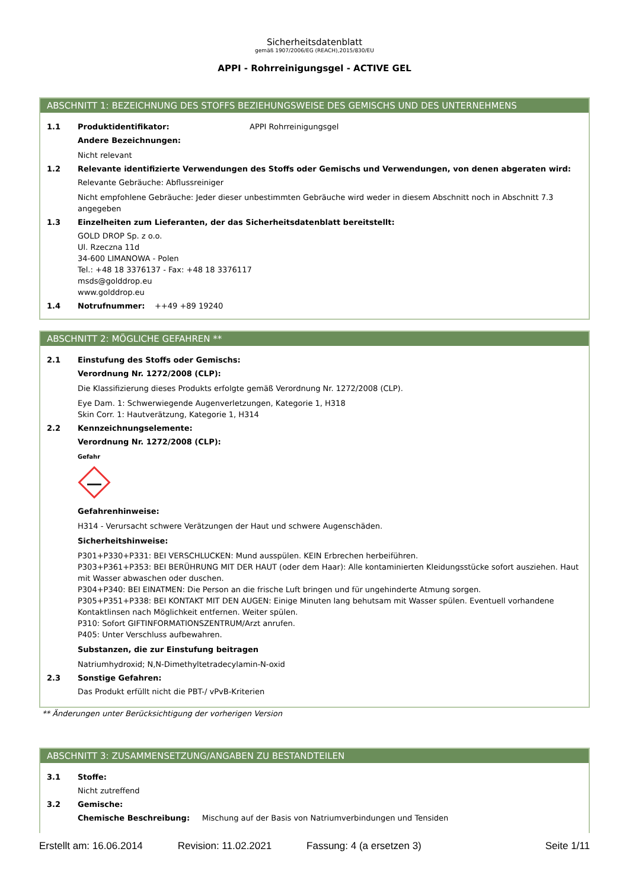Sicherheitsdatenblatt
gemäß 1907/2006/EG (REACH),2015/830/EU
APPI - Rohrreinigungsgel - ACTIVE GEL
ABSCHNITT 1: BEZEICHNUNG DES STOFFS BEZIEHUNGSWEISE DES GEMISCHS UND DES UNTERNEHMENS
1.1 Produktidentifikator: APPI Rohrreinigungsgel
Andere Bezeichnungen:
Nicht relevant
1.2 Relevante identifizierte Verwendungen des Stoffs oder Gemischs und Verwendungen, von denen abgeraten wird:
Relevante Gebräuche: Abflussreiniger
Nicht empfohlene Gebräuche: Jeder dieser unbestimmten Gebräuche wird weder in diesem Abschnitt noch in Abschnitt 7.3 angegeben
1.3 Einzelheiten zum Lieferanten, der das Sicherheitsdatenblatt bereitstellt:
GOLD DROP Sp. z o.o.
Ul. Rzeczna 11d
34-600 LIMANOWA - Polen
Tel.: +48 18 3376137 - Fax: +48 18 3376117
msds@golddrop.eu
www.golddrop.eu
1.4 Notrufnummer: ++49 +89 19240
ABSCHNITT 2: MÖGLICHE GEFAHREN **
2.1 Einstufung des Stoffs oder Gemischs:
Verordnung Nr. 1272/2008 (CLP):
Die Klassifizierung dieses Produkts erfolgte gemäß Verordnung Nr. 1272/2008 (CLP).
Eye Dam. 1: Schwerwiegende Augenverletzungen, Kategorie 1, H318
Skin Corr. 1: Hautverätzung, Kategorie 1, H314
2.2 Kennzeichnungselemente:
Verordnung Nr. 1272/2008 (CLP):
Gefahr
Gefahrenhinweise:
H314 - Verursacht schwere Verätzungen der Haut und schwere Augenschäden.
Sicherheitshinweise:
P301+P330+P331: BEI VERSCHLUCKEN: Mund ausspülen. KEIN Erbrechen herbeiführen.
P303+P361+P353: BEI BERÜHRUNG MIT DER HAUT (oder dem Haar): Alle kontaminierten Kleidungsstücke sofort ausziehen. Haut mit Wasser abwaschen oder duschen.
P304+P340: BEI EINATMEN: Die Person an die frische Luft bringen und für ungehinderte Atmung sorgen.
P305+P351+P338: BEI KONTAKT MIT DEN AUGEN: Einige Minuten lang behutsam mit Wasser spülen. Eventuell vorhandene Kontaktlinsen nach Möglichkeit entfernen. Weiter spülen.
P310: Sofort GIFTINFORMATIONSZENTRUM/Arzt anrufen.
P405: Unter Verschluss aufbewahren.
Substanzen, die zur Einstufung beitragen
Natriumhydroxid; N,N-Dimethyltetradecylamin-N-oxid
2.3 Sonstige Gefahren:
Das Produkt erfüllt nicht die PBT-/ vPvB-Kriterien
** Änderungen unter Berücksichtigung der vorherigen Version
ABSCHNITT 3: ZUSAMMENSETZUNG/ANGABEN ZU BESTANDTEILEN
3.1 Stoffe:
Nicht zutreffend
3.2 Gemische:
Chemische Beschreibung: Mischung auf der Basis von Natriumverbindungen und Tensiden
Erstellt am: 16.06.2014 Revision: 11.02.2021 Fassung: 4 (a ersetzen 3) Seite 1/11